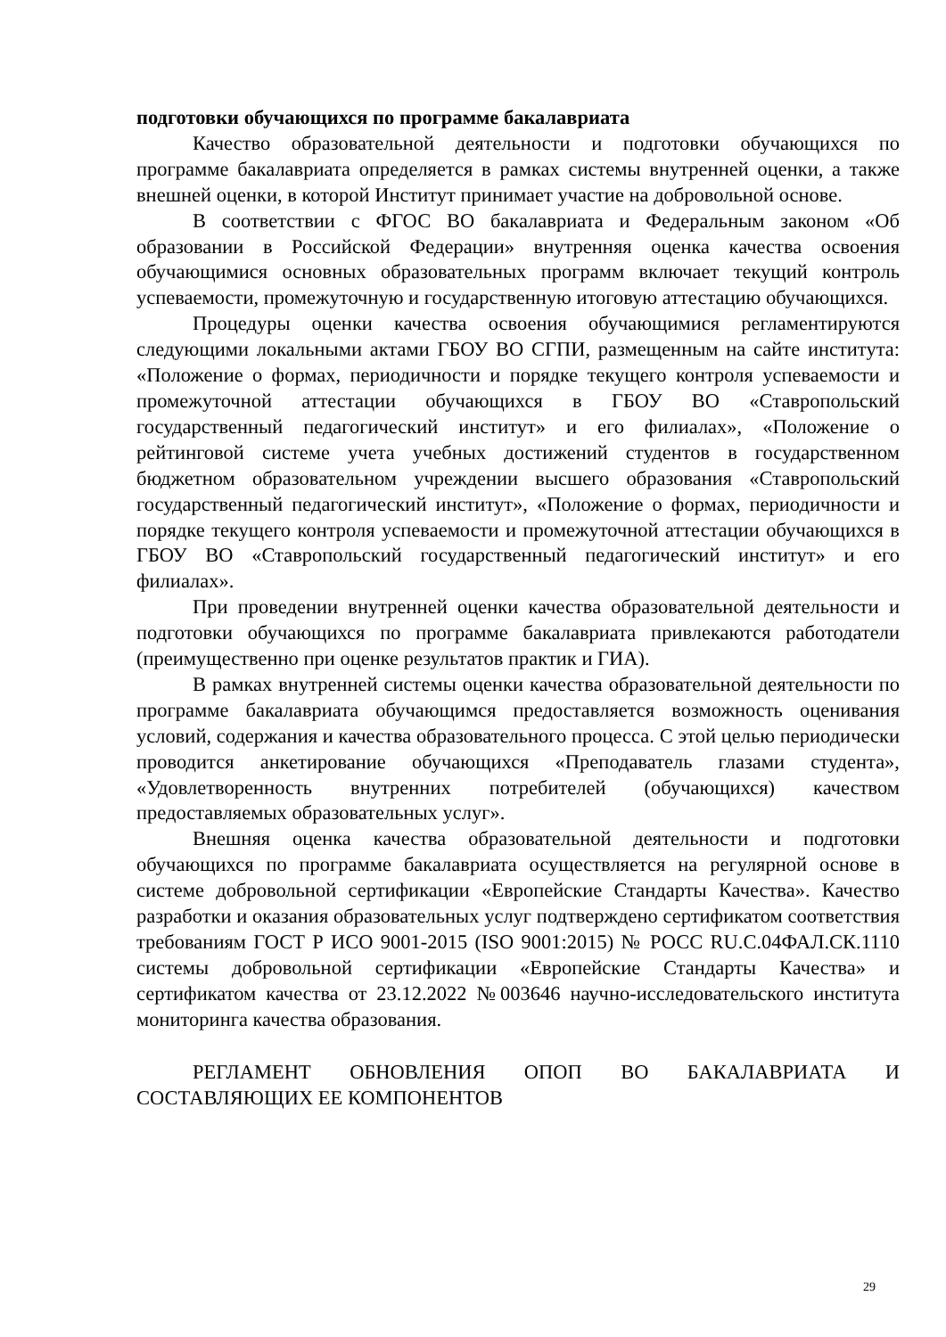подготовки обучающихся по программе бакалавриата
Качество образовательной деятельности и подготовки обучающихся по программе бакалавриата определяется в рамках системы внутренней оценки, а также внешней оценки, в которой Институт принимает участие на добровольной основе.
В соответствии с ФГОС ВО бакалавриата и Федеральным законом «Об образовании в Российской Федерации» внутренняя оценка качества освоения обучающимися основных образовательных программ включает текущий контроль успеваемости, промежуточную и государственную итоговую аттестацию обучающихся.
Процедуры оценки качества освоения обучающимися регламентируются следующими локальными актами ГБОУ ВО СГПИ, размещенным на сайте института: «Положение о формах, периодичности и порядке текущего контроля успеваемости и промежуточной аттестации обучающихся в ГБОУ ВО «Ставропольский государственный педагогический институт» и его филиалах», «Положение о рейтинговой системе учета учебных достижений студентов в государственном бюджетном образовательном учреждении высшего образования «Ставропольский государственный педагогический институт», «Положение о формах, периодичности и порядке текущего контроля успеваемости и промежуточной аттестации обучающихся в ГБОУ ВО «Ставропольский государственный педагогический институт» и его филиалах».
При проведении внутренней оценки качества образовательной деятельности и подготовки обучающихся по программе бакалавриата привлекаются работодатели (преимущественно при оценке результатов практик и ГИА).
В рамках внутренней системы оценки качества образовательной деятельности по программе бакалавриата обучающимся предоставляется возможность оценивания условий, содержания и качества образовательного процесса. С этой целью периодически проводится анкетирование обучающихся «Преподаватель глазами студента», «Удовлетворенность внутренних потребителей (обучающихся) качеством предоставляемых образовательных услуг».
Внешняя оценка качества образовательной деятельности и подготовки обучающихся по программе бакалавриата осуществляется на регулярной основе в системе добровольной сертификации «Европейские Стандарты Качества». Качество разработки и оказания образовательных услуг подтверждено сертификатом соответствия требованиям ГОСТ Р ИСО 9001-2015 (ISO 9001:2015) № РОСС RU.C.04ФАЛ.СК.1110 системы добровольной сертификации «Европейские Стандарты Качества» и сертификатом качества от 23.12.2022 №003646 научно-исследовательского института мониторинга качества образования.
РЕГЛАМЕНТ ОБНОВЛЕНИЯ ОПОП ВО БАКАЛАВРИАТА И СОСТАВЛЯЮЩИХ ЕЕ КОМПОНЕНТОВ
29